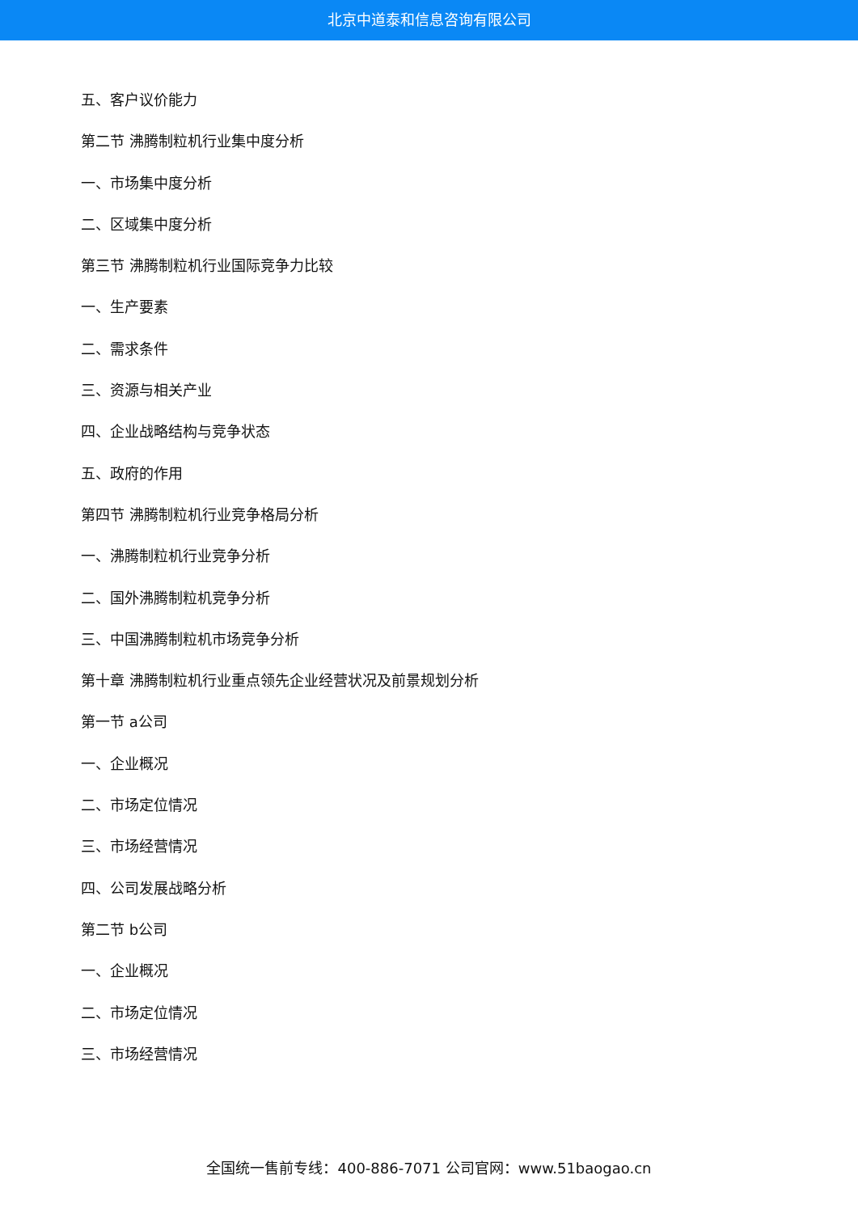北京中道泰和信息咨询有限公司
五、客户议价能力
第二节 沸腾制粒机行业集中度分析
一、市场集中度分析
二、区域集中度分析
第三节 沸腾制粒机行业国际竞争力比较
一、生产要素
二、需求条件
三、资源与相关产业
四、企业战略结构与竞争状态
五、政府的作用
第四节 沸腾制粒机行业竞争格局分析
一、沸腾制粒机行业竞争分析
二、国外沸腾制粒机竞争分析
三、中国沸腾制粒机市场竞争分析
第十章 沸腾制粒机行业重点领先企业经营状况及前景规划分析
第一节 a公司
一、企业概况
二、市场定位情况
三、市场经营情况
四、公司发展战略分析
第二节 b公司
一、企业概况
二、市场定位情况
三、市场经营情况
全国统一售前专线：400-886-7071 公司官网：www.51baogao.cn